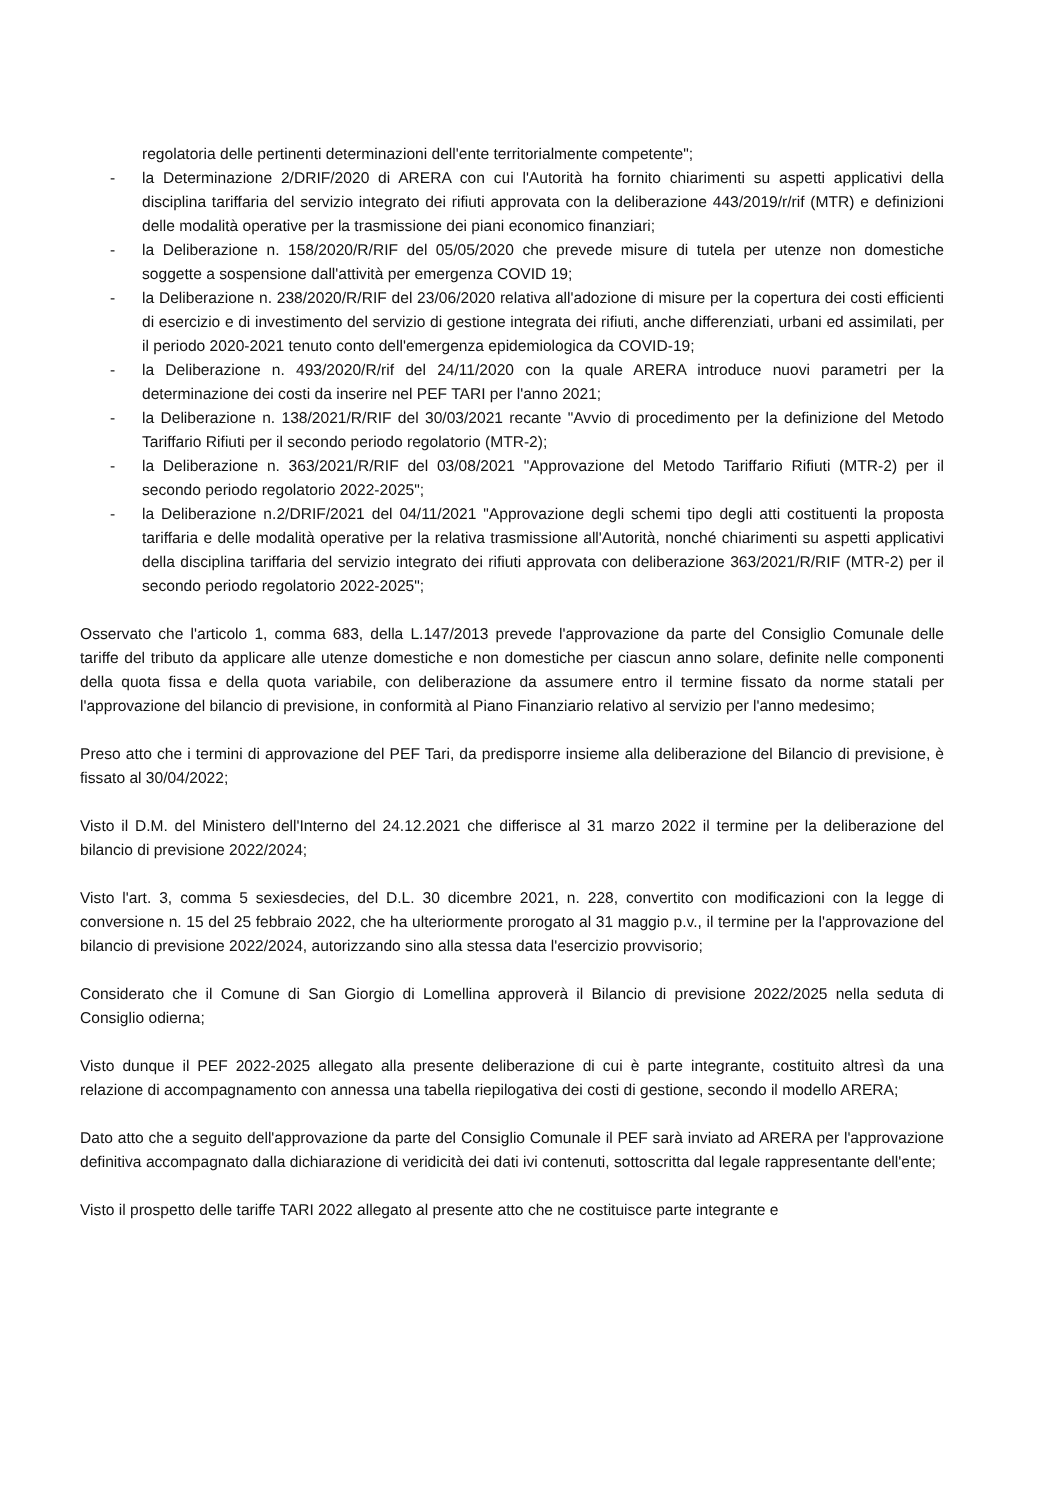regolatoria delle pertinenti determinazioni dell'ente territorialmente competente";
- la Determinazione 2/DRIF/2020 di ARERA con cui l'Autorità ha fornito chiarimenti su aspetti applicativi della disciplina tariffaria del servizio integrato dei rifiuti approvata con la deliberazione 443/2019/r/rif (MTR) e definizioni delle modalità operative per la trasmissione dei piani economico finanziari;
- la Deliberazione n. 158/2020/R/RIF del 05/05/2020 che prevede misure di tutela per utenze non domestiche soggette a sospensione dall'attività per emergenza COVID 19;
- la Deliberazione n. 238/2020/R/RIF del 23/06/2020 relativa all'adozione di misure per la copertura dei costi efficienti di esercizio e di investimento del servizio di gestione integrata dei rifiuti, anche differenziati, urbani ed assimilati, per il periodo 2020-2021 tenuto conto dell'emergenza epidemiologica da COVID-19;
- la Deliberazione n. 493/2020/R/rif del 24/11/2020 con la quale ARERA introduce nuovi parametri per la determinazione dei costi da inserire nel PEF TARI per l'anno 2021;
- la Deliberazione n. 138/2021/R/RIF del 30/03/2021 recante "Avvio di procedimento per la definizione del Metodo Tariffario Rifiuti per il secondo periodo regolatorio (MTR-2);
- la Deliberazione n. 363/2021/R/RIF del 03/08/2021 "Approvazione del Metodo Tariffario Rifiuti (MTR-2) per il secondo periodo regolatorio 2022-2025";
- la Deliberazione n.2/DRIF/2021 del 04/11/2021 "Approvazione degli schemi tipo degli atti costituenti la proposta tariffaria e delle modalità operative per la relativa trasmissione all'Autorità, nonché chiarimenti su aspetti applicativi della disciplina tariffaria del servizio integrato dei rifiuti approvata con deliberazione 363/2021/R/RIF (MTR-2) per il secondo periodo regolatorio 2022-2025";
Osservato che l'articolo 1, comma 683, della L.147/2013 prevede l'approvazione da parte del Consiglio Comunale delle tariffe del tributo da applicare alle utenze domestiche e non domestiche per ciascun anno solare, definite nelle componenti della quota fissa e della quota variabile, con deliberazione da assumere entro il termine fissato da norme statali per l'approvazione del bilancio di previsione, in conformità al Piano Finanziario relativo al servizio per l'anno medesimo;
Preso atto che i termini di approvazione del PEF Tari, da predisporre insieme alla deliberazione del Bilancio di previsione, è fissato al 30/04/2022;
Visto il D.M. del Ministero dell'Interno del 24.12.2021 che differisce al 31 marzo 2022 il termine per la deliberazione del bilancio di previsione 2022/2024;
Visto l'art. 3, comma 5 sexiesdecies, del D.L. 30 dicembre 2021, n. 228, convertito con modificazioni con la legge di conversione n. 15 del 25 febbraio 2022, che ha ulteriormente prorogato al 31 maggio p.v., il termine per la l'approvazione del bilancio di previsione 2022/2024, autorizzando sino alla stessa data l'esercizio provvisorio;
Considerato che il Comune di San Giorgio di Lomellina approverà il Bilancio di previsione 2022/2025 nella seduta di Consiglio odierna;
Visto dunque il PEF 2022-2025 allegato alla presente deliberazione di cui è parte integrante, costituito altresì da una relazione di accompagnamento con annessa una tabella riepilogativa dei costi di gestione, secondo il modello ARERA;
Dato atto che a seguito dell'approvazione da parte del Consiglio Comunale il PEF sarà inviato ad ARERA per l'approvazione definitiva accompagnato dalla dichiarazione di veridicità dei dati ivi contenuti, sottoscritta dal legale rappresentante dell'ente;
Visto il prospetto delle tariffe TARI 2022 allegato al presente atto che ne costituisce parte integrante e